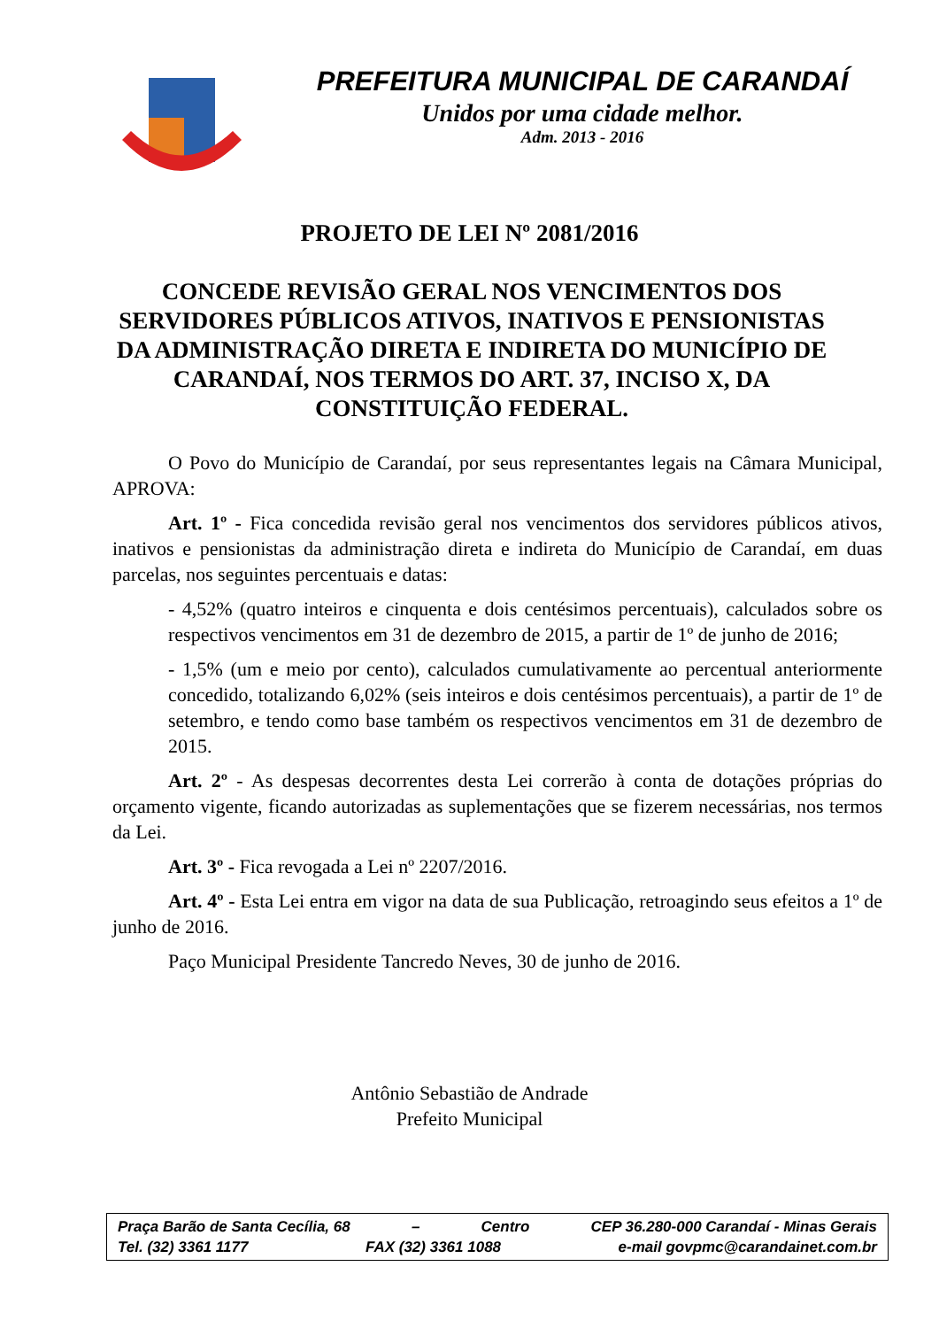PREFEITURA MUNICIPAL DE CARANDAÍ
Unidos por uma cidade melhor.
Adm. 2013 - 2016
PROJETO DE LEI Nº 2081/2016
CONCEDE REVISÃO GERAL NOS VENCIMENTOS DOS SERVIDORES PÚBLICOS ATIVOS, INATIVOS E PENSIONISTAS DA ADMINISTRAÇÃO DIRETA E INDIRETA DO MUNICÍPIO DE CARANDAÍ, NOS TERMOS DO ART. 37, INCISO X, DA CONSTITUIÇÃO FEDERAL.
O Povo do Município de Carandaí, por seus representantes legais na Câmara Municipal, APROVA:
Art. 1º - Fica concedida revisão geral nos vencimentos dos servidores públicos ativos, inativos e pensionistas da administração direta e indireta do Município de Carandaí, em duas parcelas, nos seguintes percentuais e datas:
- 4,52% (quatro inteiros e cinquenta e dois centésimos percentuais), calculados sobre os respectivos vencimentos em 31 de dezembro de 2015, a partir de 1º de junho de 2016;
- 1,5% (um e meio por cento), calculados cumulativamente ao percentual anteriormente concedido, totalizando 6,02% (seis inteiros e dois centésimos percentuais), a partir de 1º de setembro, e tendo como base também os respectivos vencimentos em 31 de dezembro de 2015.
Art. 2º - As despesas decorrentes desta Lei correrão à conta de dotações próprias do orçamento vigente, ficando autorizadas as suplementações que se fizerem necessárias, nos termos da Lei.
Art. 3º - Fica revogada a Lei nº 2207/2016.
Art. 4º - Esta Lei entra em vigor na data de sua Publicação, retroagindo seus efeitos a 1º de junho de 2016.
Paço Municipal Presidente Tancredo Neves, 30 de junho de 2016.
Antônio Sebastião de Andrade
Prefeito Municipal
Praça Barão de Santa Cecília, 68 – Centro CEP 36.280-000 Carandaí - Minas Gerais
Tel. (32) 3361 1177 FAX (32) 3361 1088 e-mail govpmc@carandainet.com.br